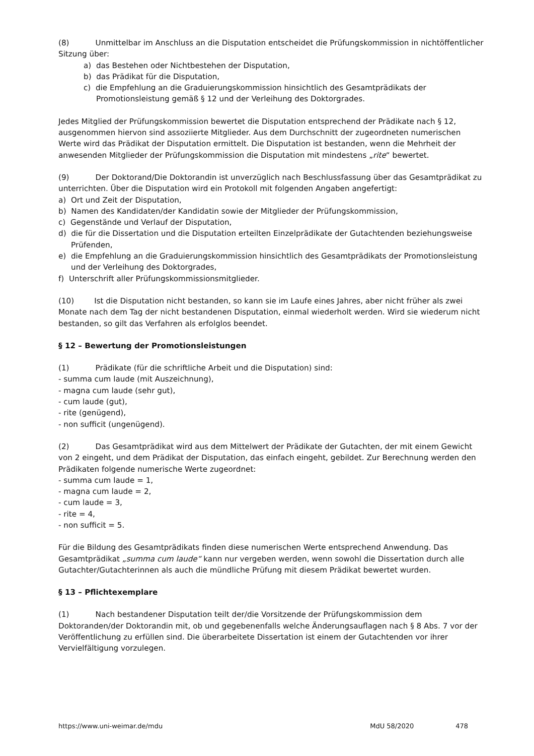(8) Unmittelbar im Anschluss an die Disputation entscheidet die Prüfungskommission in nichtöffentlicher Sitzung über:
a) das Bestehen oder Nichtbestehen der Disputation,
b) das Prädikat für die Disputation,
c) die Empfehlung an die Graduierungskommission hinsichtlich des Gesamtprädikats der Promotionsleistung gemäß § 12 und der Verleihung des Doktorgrades.
Jedes Mitglied der Prüfungskommission bewertet die Disputation entsprechend der Prädikate nach § 12, ausgenommen hiervon sind assoziierte Mitglieder. Aus dem Durchschnitt der zugeordneten numerischen Werte wird das Prädikat der Disputation ermittelt. Die Disputation ist bestanden, wenn die Mehrheit der anwesenden Mitglieder der Prüfungskommission die Disputation mit mindestens „rite“ bewertet.
(9) Der Doktorand/Die Doktorandin ist unverzüglich nach Beschlussfassung über das Gesamtprädikat zu unterrichten. Über die Disputation wird ein Protokoll mit folgenden Angaben angefertigt:
a) Ort und Zeit der Disputation,
b) Namen des Kandidaten/der Kandidatin sowie der Mitglieder der Prüfungskommission,
c) Gegenstände und Verlauf der Disputation,
d) die für die Dissertation und die Disputation erteilten Einzelprädikate der Gutachtenden beziehungsweise Prüfenden,
e) die Empfehlung an die Graduierungskommission hinsichtlich des Gesamtprädikats der Promotionsleistung und der Verleihung des Doktorgrades,
f) Unterschrift aller Prüfungskommissionsmitglieder.
(10) Ist die Disputation nicht bestanden, so kann sie im Laufe eines Jahres, aber nicht früher als zwei Monate nach dem Tag der nicht bestandenen Disputation, einmal wiederholt werden. Wird sie wiederum nicht bestanden, so gilt das Verfahren als erfolglos beendet.
§ 12 – Bewertung der Promotionsleistungen
(1) Prädikate (für die schriftliche Arbeit und die Disputation) sind:
- summa cum laude (mit Auszeichnung),
- magna cum laude (sehr gut),
- cum laude (gut),
- rite (genügend),
- non sufficit (ungenügend).
(2) Das Gesamtprädikat wird aus dem Mittelwert der Prädikate der Gutachten, der mit einem Gewicht von 2 eingeht, und dem Prädikat der Disputation, das einfach eingeht, gebildet. Zur Berechnung werden den Prädikaten folgende numerische Werte zugeordnet:
- summa cum laude = 1,
- magna cum laude = 2,
- cum laude = 3,
- rite = 4,
- non sufficit = 5.
Für die Bildung des Gesamtprädikats finden diese numerischen Werte entsprechend Anwendung. Das Gesamtprädikat „summa cum laude“ kann nur vergeben werden, wenn sowohl die Dissertation durch alle Gutachter/Gutachterinnen als auch die mündliche Prüfung mit diesem Prädikat bewertet wurden.
§ 13 – Pflichtexemplare
(1) Nach bestandener Disputation teilt der/die Vorsitzende der Prüfungskommission dem Doktoranden/der Doktorandin mit, ob und gegebenenfalls welche Änderungsauflagen nach § 8 Abs. 7 vor der Veröffentlichung zu erfüllen sind. Die überarbeitete Dissertation ist einem der Gutachtenden vor ihrer Vervielfältigung vorzulegen.
https://www.uni-weimar.de/mdu MdU 58/2020 478